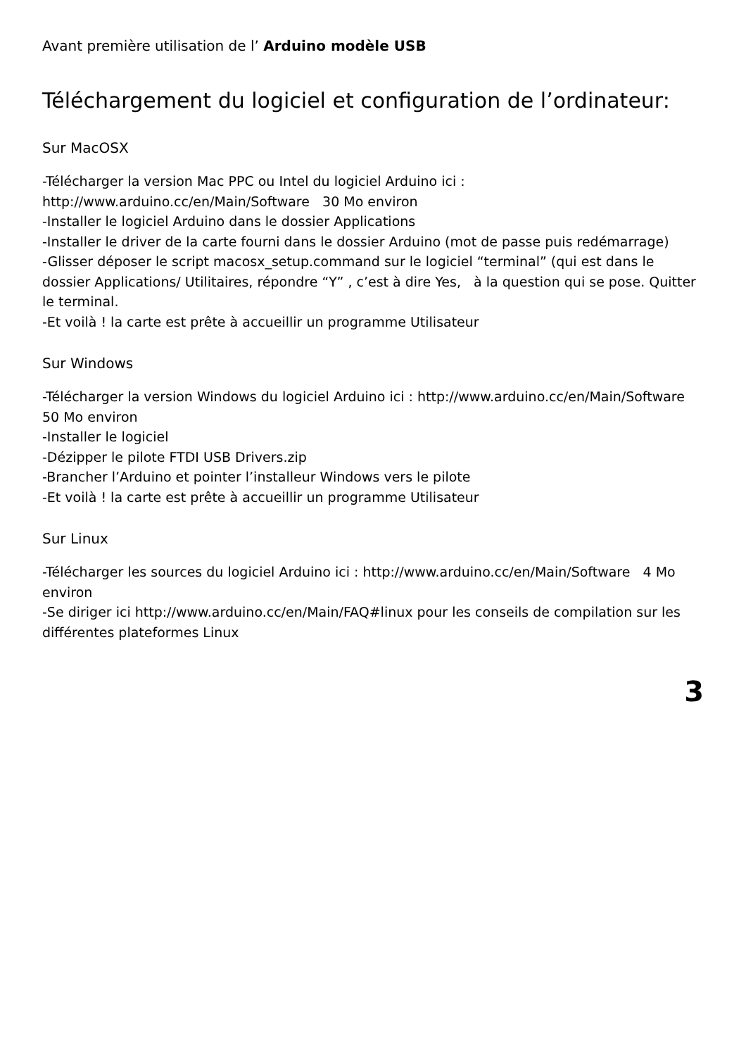Avant première utilisation de l’ Arduino modèle USB
Téléchargement du logiciel et configuration de l’ordinateur:
Sur MacOSX
-Télécharger la version Mac PPC ou Intel du logiciel Arduino ici : http://www.arduino.cc/en/Main/Software 30 Mo environ
-Installer le logiciel Arduino dans le dossier Applications
-Installer le driver de la carte fourni dans le dossier Arduino (mot de passe puis redémarrage)
-Glisser déposer le script macosx_setup.command sur le logiciel “terminal” (qui est dans le dossier Applications/ Utilitaires, répondre “Y” , c’est à dire Yes, à la question qui se pose. Quitter le terminal.
-Et voilà ! la carte est prête à accueillir un programme Utilisateur
Sur Windows
-Télécharger la version Windows du logiciel Arduino ici : http://www.arduino.cc/en/Main/Software 50 Mo environ
-Installer le logiciel
-Dézipper le pilote FTDI USB Drivers.zip
-Brancher l’Arduino et pointer l’installeur Windows vers le pilote
-Et voilà ! la carte est prête à accueillir un programme Utilisateur
Sur Linux
-Télécharger les sources du logiciel Arduino ici : http://www.arduino.cc/en/Main/Software 4 Mo environ
-Se diriger ici http://www.arduino.cc/en/Main/FAQ#linux pour les conseils de compilation sur les différentes plateformes Linux
3